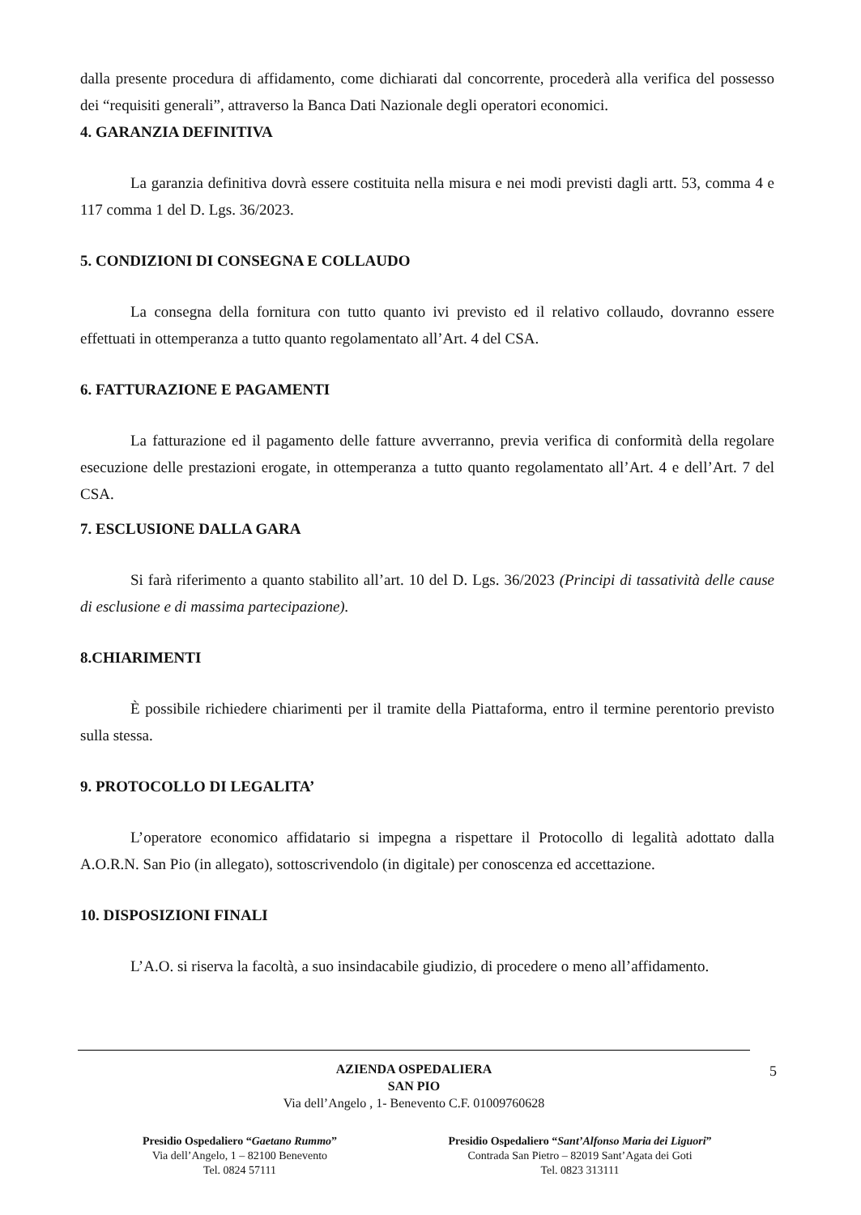dalla presente procedura di affidamento, come dichiarati dal concorrente, procederà alla verifica del possesso dei “requisiti generali”, attraverso la Banca Dati Nazionale degli operatori economici.
4. GARANZIA DEFINITIVA
La garanzia definitiva dovrà essere costituita nella misura e nei modi previsti dagli artt. 53, comma 4 e 117 comma 1 del D. Lgs. 36/2023.
5. CONDIZIONI DI CONSEGNA E COLLAUDO
La consegna della fornitura con tutto quanto ivi previsto ed il relativo collaudo, dovranno essere effettuati in ottemperanza a tutto quanto regolamentato all’Art. 4 del CSA.
6. FATTURAZIONE E PAGAMENTI
La fatturazione ed il pagamento delle fatture avverranno, previa verifica di conformità della regolare esecuzione delle prestazioni erogate, in ottemperanza a tutto quanto regolamentato all’Art. 4 e dell’Art. 7 del CSA.
7. ESCLUSIONE DALLA GARA
Si farà riferimento a quanto stabilito all’art. 10 del D. Lgs. 36/2023 (Principi di tassatività delle cause di esclusione e di massima partecipazione).
8.CHIARIMENTI
È possibile richiedere chiarimenti per il tramite della Piattaforma, entro il termine perentorio previsto sulla stessa.
9. PROTOCOLLO DI LEGALITA’
L’operatore economico affidatario si impegna a rispettare il Protocollo di legalità adottato dalla A.O.R.N. San Pio (in allegato), sottoscrivendolo (in digitale) per conoscenza ed accettazione.
10. DISPOSIZIONI FINALI
L’A.O. si riserva la facoltà, a suo insindacabile giudizio, di procedere o meno all’affidamento.
AZIENDA OSPEDALIERA
SAN PIO
Via dell’Angelo , 1- Benevento C.F. 01009760628
Presidio Ospedaliero “Gaetano Rummo”
Via dell’Angelo, 1 – 82100 Benevento
Tel. 0824 57111
Presidio Ospedaliero “Sant’Alfonso Maria dei Liguori”
Contrada San Pietro – 82019 Sant’Agata dei Goti
Tel. 0823 313111
5